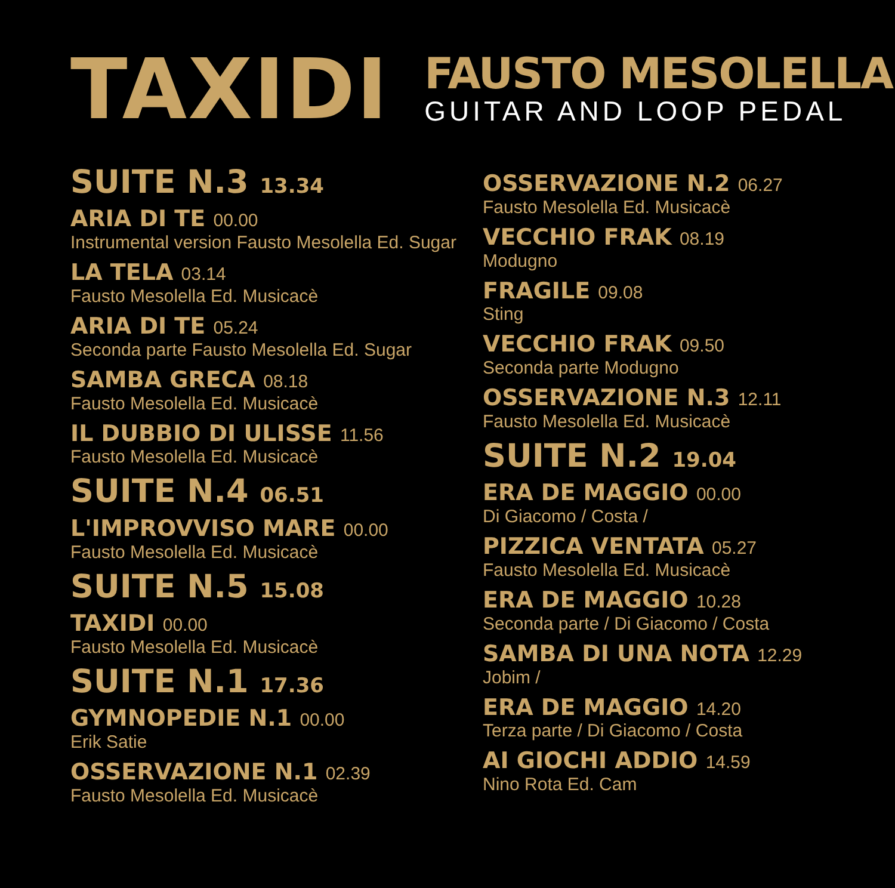TAXIDI
FAUSTO MESOLELLA
GUITAR AND LOOP PEDAL
SUITE N.3 13.34
ARIA DI TE 00.00
Instrumental version Fausto Mesolella Ed. Sugar
LA TELA 03.14
Fausto Mesolella Ed. Musicacè
ARIA DI TE 05.24
Seconda parte Fausto Mesolella Ed. Sugar
SAMBA GRECA 08.18
Fausto Mesolella Ed. Musicacè
IL DUBBIO DI ULISSE 11.56
Fausto Mesolella Ed. Musicacè
SUITE N.4 06.51
L'IMPROVVISO MARE 00.00
Fausto Mesolella Ed. Musicacè
SUITE N.5 15.08
TAXIDI 00.00
Fausto Mesolella Ed. Musicacè
SUITE N.1 17.36
GYMNOPEDIE N.1 00.00
Erik Satie
OSSERVAZIONE N.1 02.39
Fausto Mesolella Ed. Musicacè
OSSERVAZIONE N.2 06.27
Fausto Mesolella Ed. Musicacè
VECCHIO FRAK 08.19
Modugno
FRAGILE 09.08
Sting
VECCHIO FRAK 09.50
Seconda parte Modugno
OSSERVAZIONE N.3 12.11
Fausto Mesolella Ed. Musicacè
SUITE N.2 19.04
ERA DE MAGGIO 00.00
Di Giacomo / Costa /
PIZZICA VENTATA 05.27
Fausto Mesolella Ed. Musicacè
ERA DE MAGGIO 10.28
Seconda parte / Di Giacomo / Costa
SAMBA DI UNA NOTA 12.29
Jobim /
ERA DE MAGGIO 14.20
Terza parte / Di Giacomo / Costa
AI GIOCHI ADDIO 14.59
Nino Rota Ed. Cam